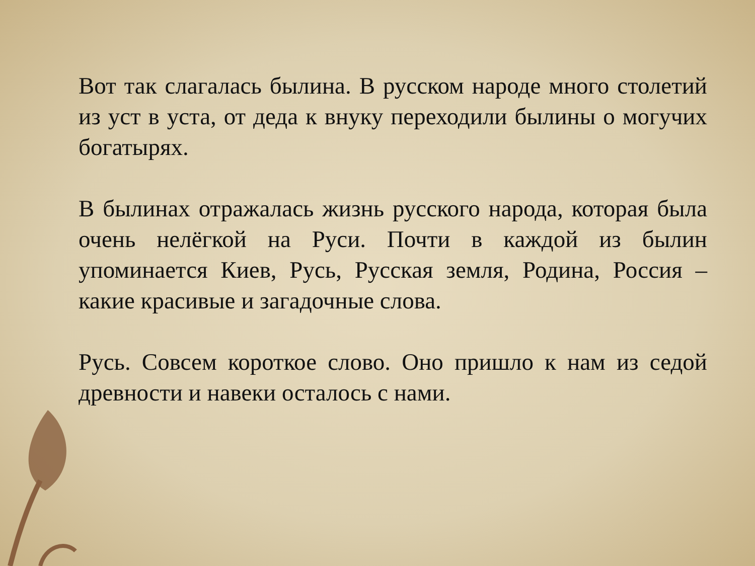Вот так слагалась былина. В русском народе много столетий из уст в уста, от деда к внуку переходили былины о могучих богатырях.
В былинах отражалась жизнь русского народа, которая была очень нелёгкой на Руси. Почти в каждой из былин упоминается Киев, Русь, Русская земля, Родина, Россия – какие красивые и загадочные слова.
Русь. Совсем короткое слово. Оно пришло к нам из седой древности и навеки осталось с нами.